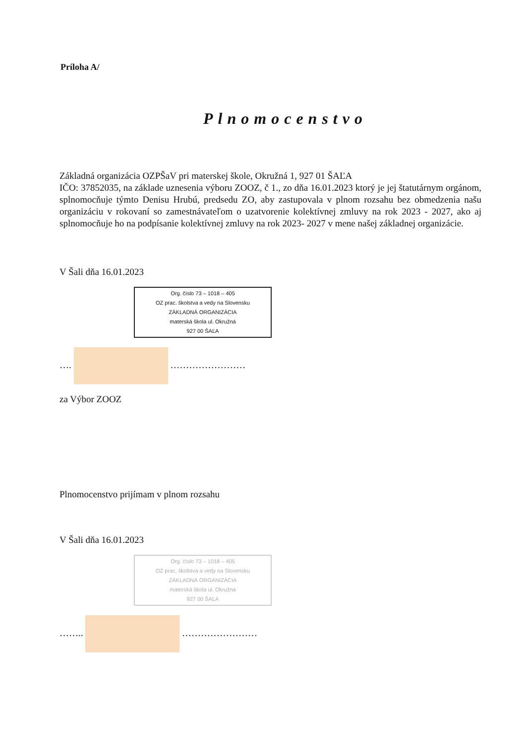Príloha A/
Plnomocenstvo
Základná organizácia OZPŠaV pri materskej škole, Okružná 1, 927 01 ŠAĽA
IČO: 37852035, na základe uznesenia výboru ZOOZ, č 1., zo dňa 16.01.2023 ktorý je jej štatutárnym orgánom, splnomocňuje týmto Denisu Hrubú, predsedu ZO, aby zastupovala v plnom rozsahu bez obmedzenia našu organizáciu v rokovaní so zamestnávateľom o uzatvorenie kolektívnej zmluvy na rok 2023 - 2027, ako aj splnomocňuje ho na podpísanie kolektívnej zmluvy na rok 2023- 2027 v mene našej základnej organizácie.
V Šali dňa 16.01.2023
Org. číslo 73 – 1018 – 405
OZ prac. školstva a vedy na Slovensku
ZÁKLADNÁ ORGANIZÁCIA
materská škola ul. Okružná
927 00 ŠAĽA
…. ……………………
za Výbor ZOOZ
Plnomocenstvo prijímam v plnom rozsahu
V Šali dňa 16.01.2023
Org. číslo 73 – 1018 – 405
OZ prac. školstva a vedy na Slovensku
ZÁKLADNÁ ORGANIZÁCIA
materská škola ul. Okružná
927 00 ŠAĽA
…….. ……………………